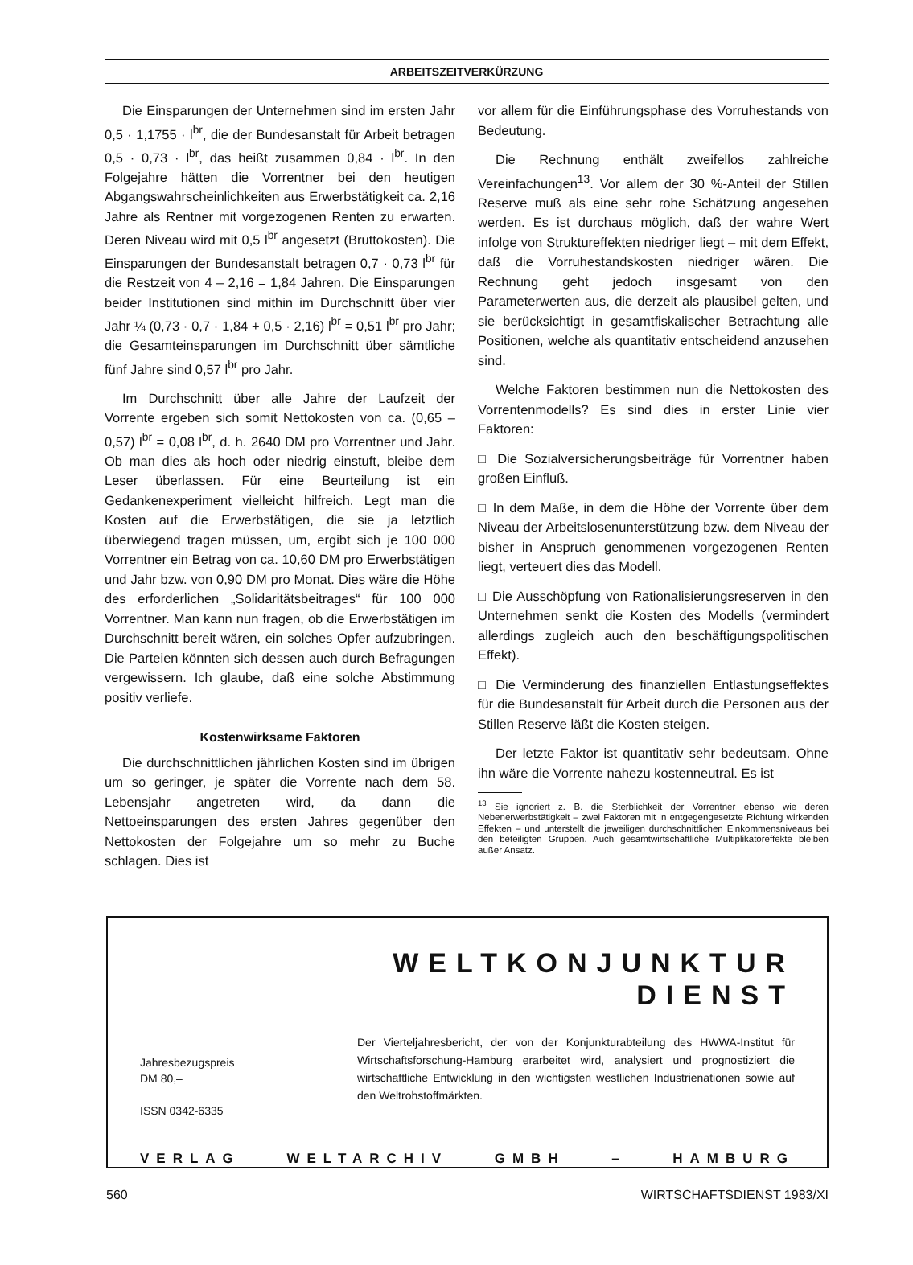ARBEITSZEITVERKÜRZUNG
Die Einsparungen der Unternehmen sind im ersten Jahr 0,5 · 1,1755 · l<sup>br</sup>, die der Bundesanstalt für Arbeit betragen 0,5 · 0,73 · l<sup>br</sup>, das heißt zusammen 0,84 · l<sup>br</sup>. In den Folgejahre hätten die Vorrentner bei den heutigen Abgangswahrscheinlichkeiten aus Erwerbstätigkeit ca. 2,16 Jahre als Rentner mit vorgezogenen Renten zu erwarten. Deren Niveau wird mit 0,5 l<sup>br</sup> angesetzt (Bruttokosten). Die Einsparungen der Bundesanstalt betragen 0,7 · 0,73 l<sup>br</sup> für die Restzeit von 4 – 2,16 = 1,84 Jahren. Die Einsparungen beider Institutionen sind mithin im Durchschnitt über vier Jahr ¼ (0,73 · 0,7 · 1,84 + 0,5 · 2,16) l<sup>br</sup> = 0,51 l<sup>br</sup> pro Jahr; die Gesamteinsparungen im Durchschnitt über sämtliche fünf Jahre sind 0,57 l<sup>br</sup> pro Jahr.
Im Durchschnitt über alle Jahre der Laufzeit der Vorrente ergeben sich somit Nettokosten von ca. (0,65 –0,57) l<sup>br</sup> = 0,08 l<sup>br</sup>, d. h. 2640 DM pro Vorrentner und Jahr. Ob man dies als hoch oder niedrig einstuft, bleibe dem Leser überlassen. Für eine Beurteilung ist ein Gedankenexperiment vielleicht hilfreich. Legt man die Kosten auf die Erwerbstätigen, die sie ja letztlich überwiegend tragen müssen, um, ergibt sich je 100 000 Vorrentner ein Betrag von ca. 10,60 DM pro Erwerbstätigen und Jahr bzw. von 0,90 DM pro Monat. Dies wäre die Höhe des erforderlichen „Solidaritätsbeitrages“ für 100 000 Vorrentner. Man kann nun fragen, ob die Erwerbstätigen im Durchschnitt bereit wären, ein solches Opfer aufzubringen. Die Parteien könnten sich dessen auch durch Befragungen vergewissern. Ich glaube, daß eine solche Abstimmung positiv verliefe.
Kostenwirksame Faktoren
Die durchschnittlichen jährlichen Kosten sind im übrigen um so geringer, je später die Vorrente nach dem 58. Lebensjahr angetreten wird, da dann die Nettoeinsparungen des ersten Jahres gegenüber den Nettokosten der Folgejahre um so mehr zu Buche schlagen. Dies ist
vor allem für die Einführungsphase des Vorruhestands von Bedeutung.
Die Rechnung enthält zweifellos zahlreiche Vereinfachungen<sup>13</sup>. Vor allem der 30 %-Anteil der Stillen Reserve muß als eine sehr rohe Schätzung angesehen werden. Es ist durchaus möglich, daß der wahre Wert infolge von Struktureffekten niedriger liegt – mit dem Effekt, daß die Vorruhestandskosten niedriger wären. Die Rechnung geht jedoch insgesamt von den Parameterwerten aus, die derzeit als plausibel gelten, und sie berücksichtigt in gesamtfiskalischer Betrachtung alle Positionen, welche als quantitativ entscheidend anzusehen sind.
Welche Faktoren bestimmen nun die Nettokosten des Vorrentenmodells? Es sind dies in erster Linie vier Faktoren:
□ Die Sozialversicherungsbeiträge für Vorrentner haben großen Einfluß.
□ In dem Maße, in dem die Höhe der Vorrente über dem Niveau der Arbeitslosenunterstützung bzw. dem Niveau der bisher in Anspruch genommenen vorgezogenen Renten liegt, verteuert dies das Modell.
□ Die Ausschöpfung von Rationalisierungsreserven in den Unternehmen senkt die Kosten des Modells (vermindert allerdings zugleich auch den beschäftigungspolitischen Effekt).
□ Die Verminderung des finanziellen Entlastungseffektes für die Bundesanstalt für Arbeit durch die Personen aus der Stillen Reserve läßt die Kosten steigen.
Der letzte Faktor ist quantitativ sehr bedeutsam. Ohne ihn wäre die Vorrente nahezu kostenneutral. Es ist
<sup>13</sup> Sie ignoriert z. B. die Sterblichkeit der Vorrentner ebenso wie deren Nebenerwerbstätigkeit – zwei Faktoren mit in entgegengesetzte Richtung wirkenden Effekten – und unterstellt die jeweiligen durchschnittlichen Einkommensniveaus bei den beteiligten Gruppen. Auch gesamtwirtschaftliche Multiplikatoreffekte bleiben außer Ansatz.
WELTKONJUNKTUR
DIENST
Jahresbezugspreis
DM 80,–
ISSN 0342-6335
Der Vierteljahresbericht, der von der Konjunkturabteilung des HWWA-Institut für Wirtschaftsforschung-Hamburg erarbeitet wird, analysiert und prognostiziert die wirtschaftliche Entwicklung in den wichtigsten westlichen Industrienationen sowie auf den Weltrohstoffmärkten.
VERLAG WELTARCHIV GMBH – HAMBURG
560 WIRTSCHAFTSDIENST 1983/XI